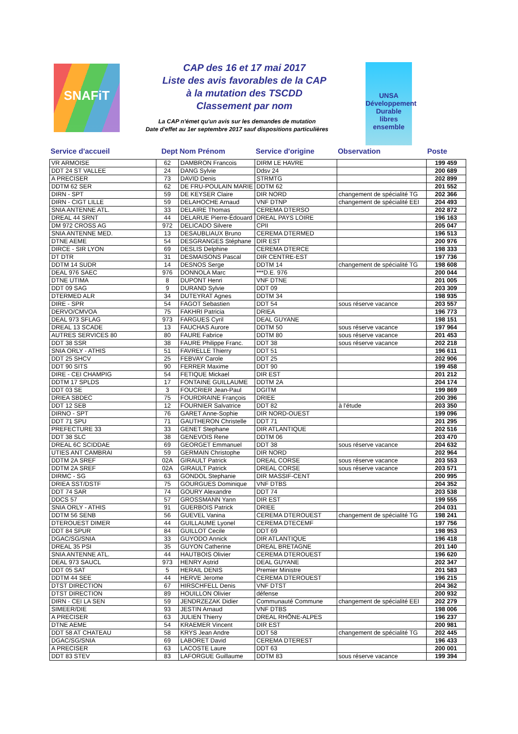SNAFiT
CAP des 16 et 17 mai 2017
Liste des avis favorables de la CAP
à la mutation des TSCDD
Classement par nom
La CAP n'émet qu'un avis sur les demandes de mutation
Date d'effet au 1er septembre 2017 sauf dispositions particulières
UNSA
Développement Durable
libres ensemble
| Service d'accueil | Dept | Nom Prénom | Service d'origine | Observation | Poste |
| --- | --- | --- | --- | --- | --- |
| VR ARMOISE | 62 | DAMBRON Francois | DIRM LE HAVRE | | 199 459 |
| DDT 24 ST VALLEE | 24 | DANG Sylvie | Ddsv 24 | | 200 689 |
| A PRECISER | 73 | DAVID Denis | STRMTG | | 202 899 |
| DDTM 62 SER | 62 | DE FRU-POULAIN MARIE | DDTM 62 | | 201 552 |
| DIRN - SPT | 59 | DE KEYSER Claire | DIR NORD | changement de spécialité TG | 202 366 |
| DIRN - CIGT LILLE | 59 | DELAHOCHE Arnaud | VNF DTNP | changement de spécialité EEI | 204 493 |
| SNIA ANTENNE ATL. | 33 | DELAIRE Thomas | CEREMA DTERSO | | 202 872 |
| DREAL 44 SRNT | 44 | DELARUE Pierre-Édouard | DREAL PAYS LOIRE | | 196 163 |
| DM 972 CROSS AG | 972 | DELICADO Silvere | CPII | | 205 047 |
| SNIA ANTENNE MED. | 13 | DESAUBLIAUX Bruno | CEREMA DTERMED | | 196 513 |
| DTNE AEME | 54 | DESGRANGES Stéphane | DIR EST | | 200 976 |
| DIRCE - SIR LYON | 69 | DESLIS Delphine | CEREMA DTERCE | | 198 333 |
| DT DTR | 31 | DESMAISONS Pascal | DIR CENTRE-EST | | 197 736 |
| DDTM 14 SUDR | 14 | DESNOS Serge | DDTM 14 | changement de spécialité TG | 198 608 |
| DEAL 976 SAEC | 976 | DONNOLA Marc | ***D.E. 976 | | 200 044 |
| DTNE UTIMA | 8 | DUPONT Henri | VNF DTNE | | 201 005 |
| DDT 09 SAG | 9 | DURAND Sylvie | DDT 09 | | 203 309 |
| DTERMED ALR | 34 | DUTEYRAT Agnes | DDTM 34 | | 198 935 |
| DIRE - SPR | 54 | FAGOT Sebastien | DDT 54 | sous réserve vacance | 203 557 |
| DERVO/CMVOA | 75 | FAKHRI Patricia | DRIEA | | 196 773 |
| DEAL 973 SFLAG | 973 | FARGUES Cyril | DEAL GUYANE | | 198 151 |
| DREAL 13 SCADE | 13 | FAUCHAS Aurore | DDTM 50 | sous réserve vacance | 197 964 |
| AUTRES SERVICES 80 | 80 | FAURE Fabrice | DDTM 80 | sous réserve vacance | 201 453 |
| DDT 38 SSR | 38 | FAURE Philippe Franc. | DDT 38 | sous réserve vacance | 202 218 |
| SNIA ORLY - ATHIS | 51 | FAVRELLE Thierry | DDT 51 | | 196 611 |
| DDT 25 SHCV | 25 | FEBVAY Carole | DDT 25 | | 202 906 |
| DDT 90 SITS | 90 | FERRER Maxime | DDT 90 | | 199 458 |
| DIRE - CEI CHAMPIG | 54 | FETIQUE Mickael | DIR EST | | 201 212 |
| DDTM 17 SPLDS | 17 | FONTAINE GUILLAUME | DDTM 2A | | 204 174 |
| DDT 03 SE | 3 | FOUCRIER Jean-Paul | DGITM | | 199 869 |
| DRIEA SBDEC | 75 | FOURDRAINE François | DRIEE | | 200 396 |
| DDT 12 SEB | 12 | FOURNIER Salvatrice | DDT 82 | à l'étude | 203 350 |
| DIRNO - SPT | 76 | GARET Anne-Sophie | DIR NORD-OUEST | | 199 096 |
| DDT 71 SPU | 71 | GAUTHERON Christelle | DDT 71 | | 201 295 |
| PREFECTURE 33 | 33 | GENET Stephane | DIR ATLANTIQUE | | 202 516 |
| DDT 38 SLC | 38 | GENEVOIS Rene | DDTM 06 | | 203 470 |
| DREAL 6C SCIDDAE | 69 | GEORGET Emmanuel | DDT 38 | sous réserve vacance | 204 632 |
| UTIES ANT CAMBRAI | 59 | GERMAIN Christophe | DIR NORD | | 202 964 |
| DDTM 2A SREF | 02A | GIRAULT Patrick | DREAL CORSE | sous réserve vacance | 203 553 |
| DDTM 2A SREF | 02A | GIRAULT Patrick | DREAL CORSE | sous réserve vacance | 203 571 |
| DIRMC - SG | 63 | GONDOL Stephanie | DIR MASSIF-CENT | | 200 995 |
| DRIEA SST/DSTF | 75 | GOURGUES Dominique | VNF DTBS | | 204 352 |
| DDT 74 SAR | 74 | GOURY Alexandre | DDT 74 | | 203 538 |
| DDCS 57 | 57 | GROSSMANN Yann | DIR EST | | 199 555 |
| SNIA ORLY - ATHIS | 91 | GUERBOIS Patrick | DRIEE | | 204 031 |
| DDTM 56 SENB | 56 | GUEVEL Vanina | CEREMA DTEROUEST | changement de spécialité TG | 198 241 |
| DTEROUEST DIMER | 44 | GUILLAUME Lyonel | CEREMA DTECEMF | | 197 756 |
| DDT 84 SPUR | 84 | GUILLOT Cecile | DDT 69 | | 198 953 |
| DGAC/SG/SNIA | 33 | GUYODO Annick | DIR ATLANTIQUE | | 196 418 |
| DREAL 35 PSI | 35 | GUYON Catherine | DREAL BRETAGNE | | 201 140 |
| SNIA ANTENNE ATL. | 44 | HAUTBOIS Olivier | CEREMA DTEROUEST | | 196 620 |
| DEAL 973 SAUCL | 973 | HENRY Astrid | DEAL GUYANE | | 202 347 |
| DDT 05 SAT | 5 | HERAIL DENIS | Premier Ministre | | 201 583 |
| DDTM 44 SEE | 44 | HERVE Jerome | CEREMA DTEROUEST | | 196 215 |
| DTST DIRECTION | 67 | HIRSCHFELL Denis | VNF DTST | | 204 362 |
| DTST DIRECTION | 89 | HOUILLON Olivier | défense | | 200 932 |
| DIRN - CEI LA SEN | 59 | JENDRZEZAK Didier | Communauté Commune | changement de spécialité EEI | 202 279 |
| SIMEER/DIE | 93 | JESTIN Arnaud | VNF DTBS | | 198 006 |
| A PRECISER | 63 | JULIEN Thierry | DREAL RHÔNE-ALPES | | 196 237 |
| DTNE AEME | 54 | KRAEMER Vincent | DIR EST | | 200 981 |
| DDT 58 AT CHATEAU | 58 | KRYS Jean Andre | DDT 58 | changement de spécialité TG | 202 445 |
| DGAC/SG/SNIA | 69 | LABORET David | CEREMA DTEREST | | 196 433 |
| A PRECISER | 63 | LACOSTE Laure | DDT 63 | | 200 001 |
| DDT 83 STEV | 83 | LAFORGUE Guillaume | DDTM 83 | sous réserve vacance | 199 394 |